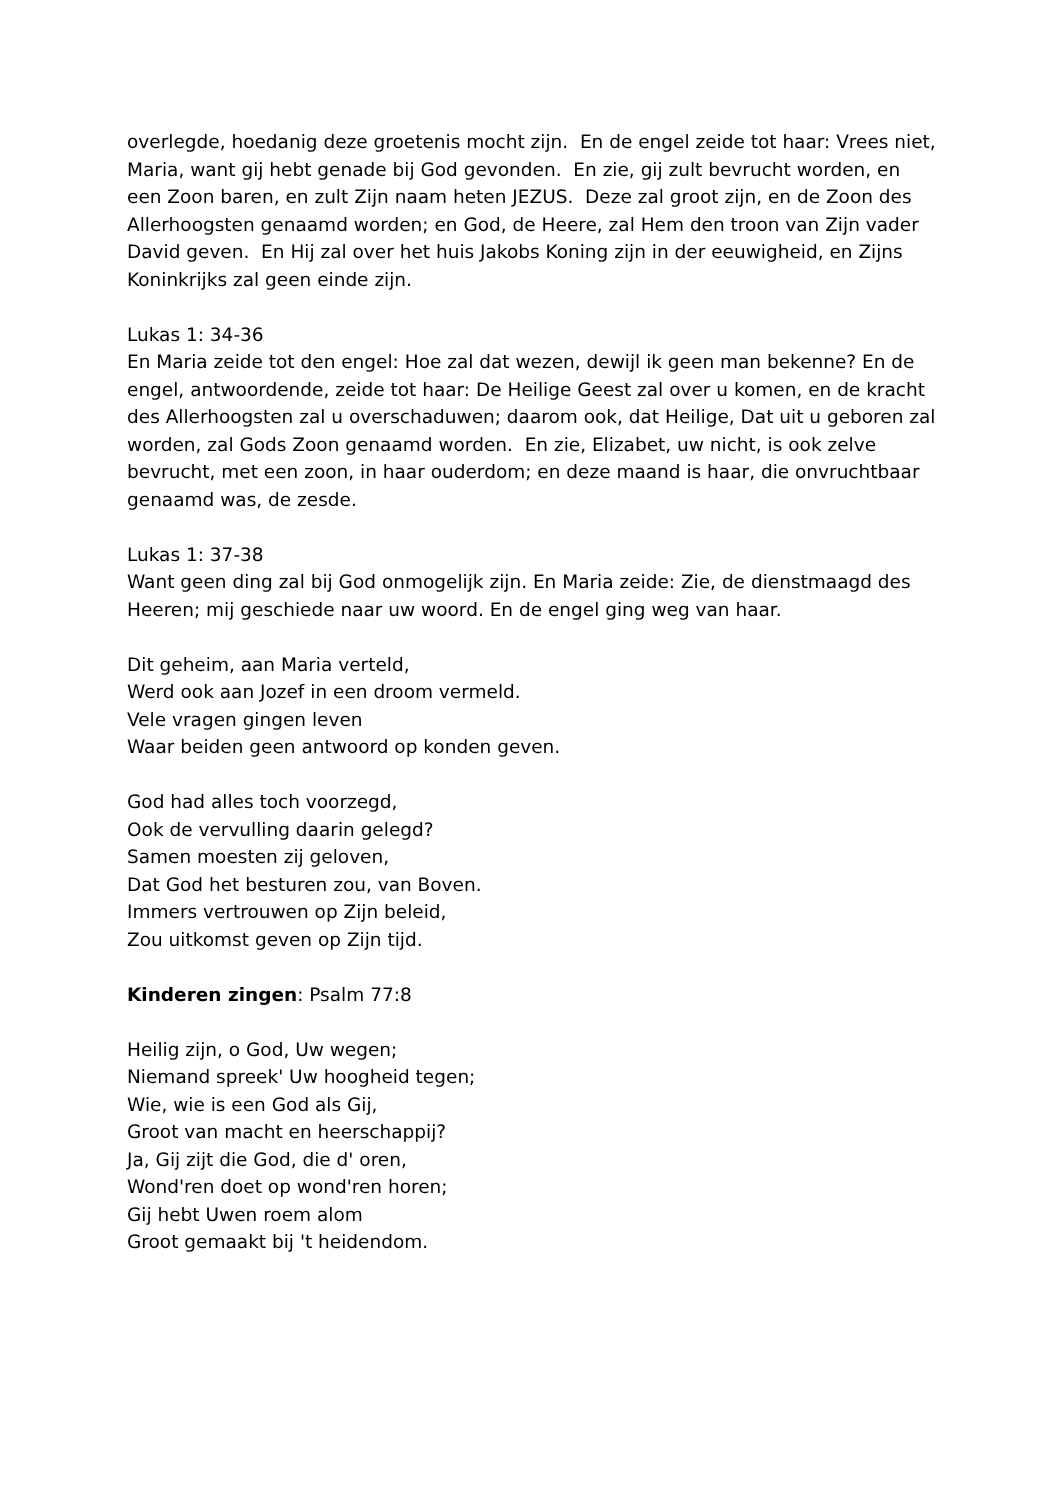overlegde, hoedanig deze groetenis mocht zijn. En de engel zeide tot haar: Vrees niet, Maria, want gij hebt genade bij God gevonden. En zie, gij zult bevrucht worden, en een Zoon baren, en zult Zijn naam heten JEZUS. Deze zal groot zijn, en de Zoon des Allerhoogsten genaamd worden; en God, de Heere, zal Hem den troon van Zijn vader David geven. En Hij zal over het huis Jakobs Koning zijn in der eeuwigheid, en Zijns Koninkrijks zal geen einde zijn.
Lukas 1: 34-36
En Maria zeide tot den engel: Hoe zal dat wezen, dewijl ik geen man bekenne? En de engel, antwoordende, zeide tot haar: De Heilige Geest zal over u komen, en de kracht des Allerhoogsten zal u overschaduwen; daarom ook, dat Heilige, Dat uit u geboren zal worden, zal Gods Zoon genaamd worden. En zie, Elizabet, uw nicht, is ook zelve bevrucht, met een zoon, in haar ouderdom; en deze maand is haar, die onvruchtbaar genaamd was, de zesde.
Lukas 1: 37-38
Want geen ding zal bij God onmogelijk zijn. En Maria zeide: Zie, de dienstmaagd des Heeren; mij geschiede naar uw woord. En de engel ging weg van haar.
Dit geheim, aan Maria verteld,
Werd ook aan Jozef in een droom vermeld.
Vele vragen gingen leven
Waar beiden geen antwoord op konden geven.
God had alles toch voorzegd,
Ook de vervulling daarin gelegd?
Samen moesten zij geloven,
Dat God het besturen zou, van Boven.
Immers vertrouwen op Zijn beleid,
Zou uitkomst geven op Zijn tijd.
Kinderen zingen: Psalm 77:8
Heilig zijn, o God, Uw wegen;
Niemand spreek' Uw hoogheid tegen;
Wie, wie is een God als Gij,
Groot van macht en heerschappij?
Ja, Gij zijt die God, die d' oren,
Wond'ren doet op wond'ren horen;
Gij hebt Uwen roem alom
Groot gemaakt bij 't heidendom.